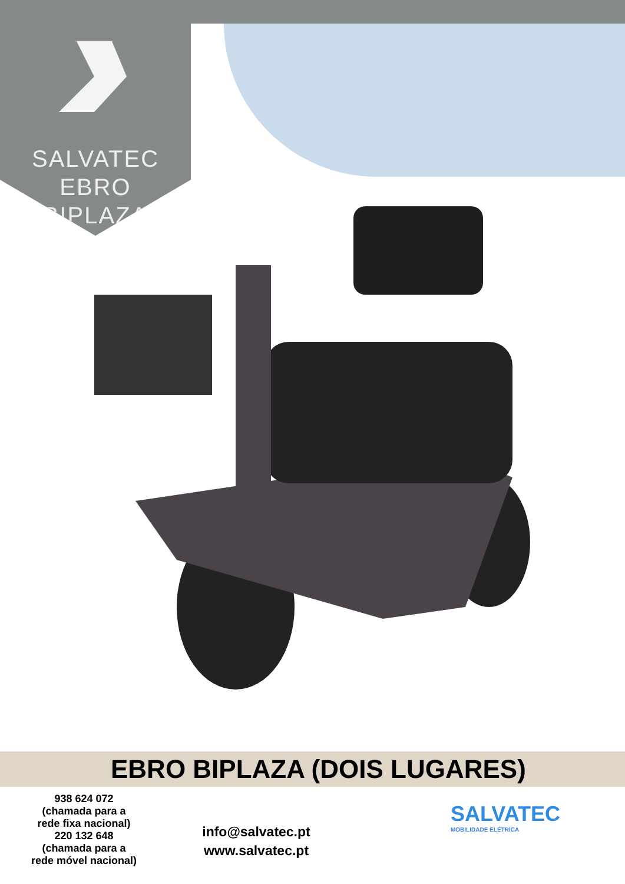SALVATEC
EBRO
BIPLAZA
EBRO BIPLAZA (DOIS LUGARES)
938 624 072
(chamada para a
rede fixa nacional)
220 132 648
(chamada para a
rede móvel nacional)
info@salvatec.pt
www.salvatec.pt
SALVATEC
MOBILIDADE ELÉTRICA